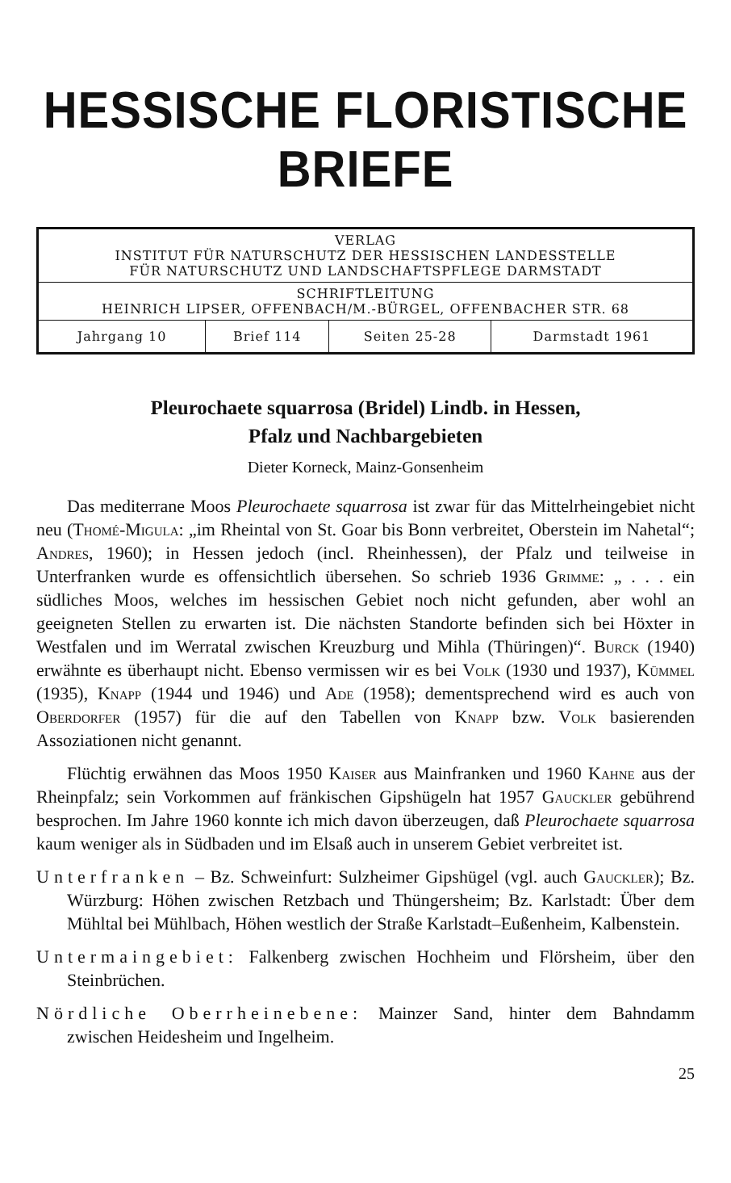HESSISCHE FLORISTISCHE BRIEFE
| VERLAG INSTITUT FÜR NATURSCHUTZ DER HESSISCHEN LANDESSTELLE FÜR NATURSCHUTZ UND LANDSCHAFTSPFLEGE DARMSTADT | | | |
| SCHRIFTLEITUNG HEINRICH LIPSER, OFFENBACH/M.-BÜRGEL, OFFENBACHER STR. 68 | | | |
| Jahrgang 10 | Brief 114 | Seiten 25-28 | Darmstadt 1961 |
Pleurochaete squarrosa (Bridel) Lindb. in Hessen,
Pfalz und Nachbargebieten
Dieter Korneck, Mainz-Gonsenheim
Das mediterrane Moos Pleurochaete squarrosa ist zwar für das Mittelrheingebiet nicht neu (Thomé-Migula: „im Rheintal von St. Goar bis Bonn verbreitet, Oberstein im Nahetal“; Andres, 1960); in Hessen jedoch (incl. Rheinhessen), der Pfalz und teilweise in Unterfranken wurde es offensichtlich übersehen. So schrieb 1936 Grimme: „ . . . ein südliches Moos, welches im hessischen Gebiet noch nicht gefunden, aber wohl an geeigneten Stellen zu erwarten ist. Die nächsten Standorte befinden sich bei Höxter in Westfalen und im Werratal zwischen Kreuzburg und Mihla (Thüringen)“. Burck (1940) erwähnte es überhaupt nicht. Ebenso vermissen wir es bei Volk (1930 und 1937), Kümmel (1935), Knapp (1944 und 1946) und Ade (1958); dementsprechend wird es auch von Oberdorfer (1957) für die auf den Tabellen von Knapp bzw. Volk basierenden Assoziationen nicht genannt.
Flüchtig erwähnen das Moos 1950 Kaiser aus Mainfranken und 1960 Kahne aus der Rheinpfalz; sein Vorkommen auf fränkischen Gipshügeln hat 1957 Gauckler gebührend besprochen. Im Jahre 1960 konnte ich mich davon überzeugen, daß Pleurochaete squarrosa kaum weniger als in Südbaden und im Elsaß auch in unserem Gebiet verbreitet ist.
Unterfranken – Bz. Schweinfurt: Sulzheimer Gipshügel (vgl. auch Gauckler); Bz. Würzburg: Höhen zwischen Retzbach und Thüngersheim; Bz. Karlstadt: Über dem Mühltal bei Mühlbach, Höhen westlich der Straße Karlstadt–Eußenheim, Kalbenstein.
Untermaingebiet: Falkenberg zwischen Hochheim und Flörsheim, über den Steinbrüchen.
Nördliche Oberrheinebene: Mainzer Sand, hinter dem Bahndamm zwischen Heidesheim und Ingelheim.
25